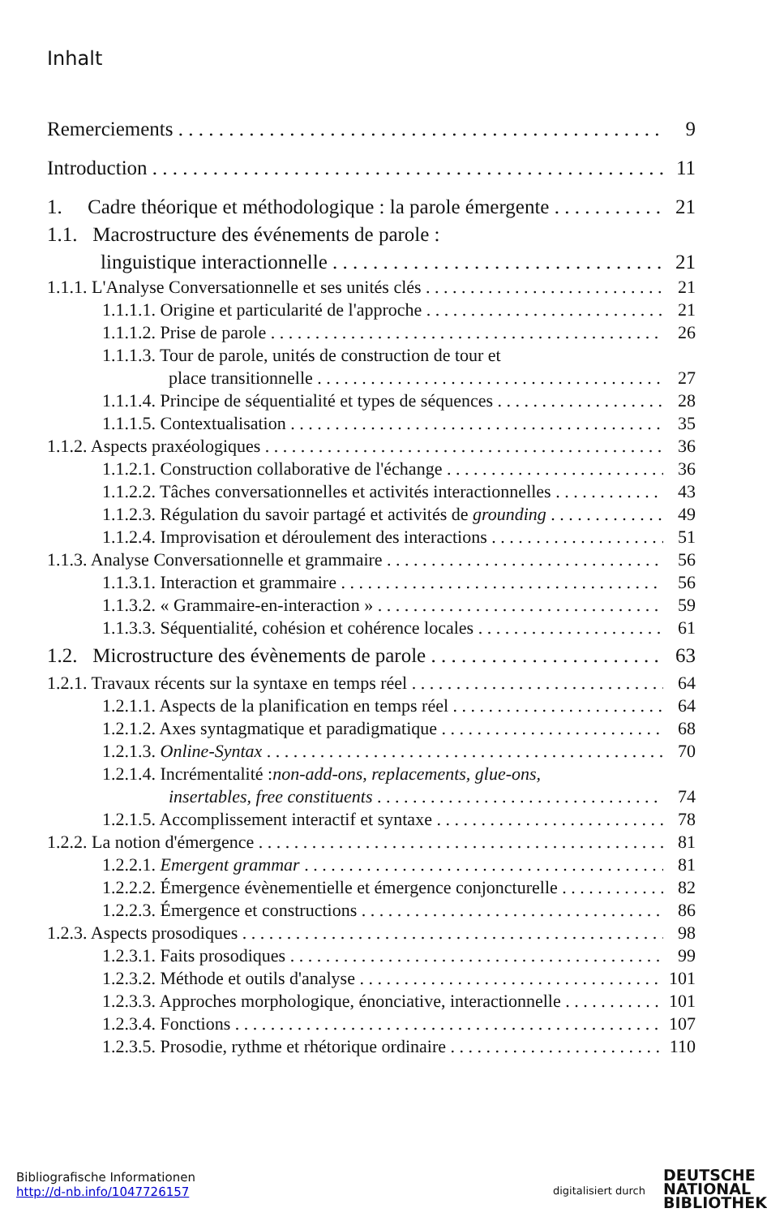Inhalt
Remerciements 9
Introduction 11
1. Cadre théorique et méthodologique : la parole émergente 21
1.1. Macrostructure des événements de parole :
linguistique interactionnelle 21
1.1.1. L'Analyse Conversationnelle et ses unités clés 21
1.1.1.1. Origine et particularité de l'approche 21
1.1.1.2. Prise de parole 26
1.1.1.3. Tour de parole, unités de construction de tour et
place transitionnelle 27
1.1.1.4. Principe de séquentialité et types de séquences 28
1.1.1.5. Contextualisation 35
1.1.2. Aspects praxéologiques 36
1.1.2.1. Construction collaborative de l'échange 36
1.1.2.2. Tâches conversationnelles et activités interactionnelles 43
1.1.2.3. Régulation du savoir partagé et activités de grounding 49
1.1.2.4. Improvisation et déroulement des interactions 51
1.1.3. Analyse Conversationnelle et grammaire 56
1.1.3.1. Interaction et grammaire 56
1.1.3.2. « Grammaire-en-interaction » 59
1.1.3.3. Séquentialité, cohésion et cohérence locales 61
1.2. Microstructure des évènements de parole 63
1.2.1. Travaux récents sur la syntaxe en temps réel 64
1.2.1.1. Aspects de la planification en temps réel 64
1.2.1.2. Axes syntagmatique et paradigmatique 68
1.2.1.3. Online-Syntax 70
1.2.1.4. Incrémentalité : non-add-ons, replacements, glue-ons,
insertables, free constituents 74
1.2.1.5. Accomplissement interactif et syntaxe 78
1.2.2. La notion d'émergence 81
1.2.2.1. Emergent grammar 81
1.2.2.2. Émergence évènementielle et émergence conjoncturelle 82
1.2.2.3. Émergence et constructions 86
1.2.3. Aspects prosodiques 98
1.2.3.1. Faits prosodiques 99
1.2.3.2. Méthode et outils d'analyse 101
1.2.3.3. Approches morphologique, énonciative, interactionnelle 101
1.2.3.4. Fonctions 107
1.2.3.5. Prosodie, rythme et rhétorique ordinaire 110
Bibliografische Informationen
http://d-nb.info/1047726157
digitalisiert durch
DEUTSCHE
NATIONAL
BIBLIOTHEK